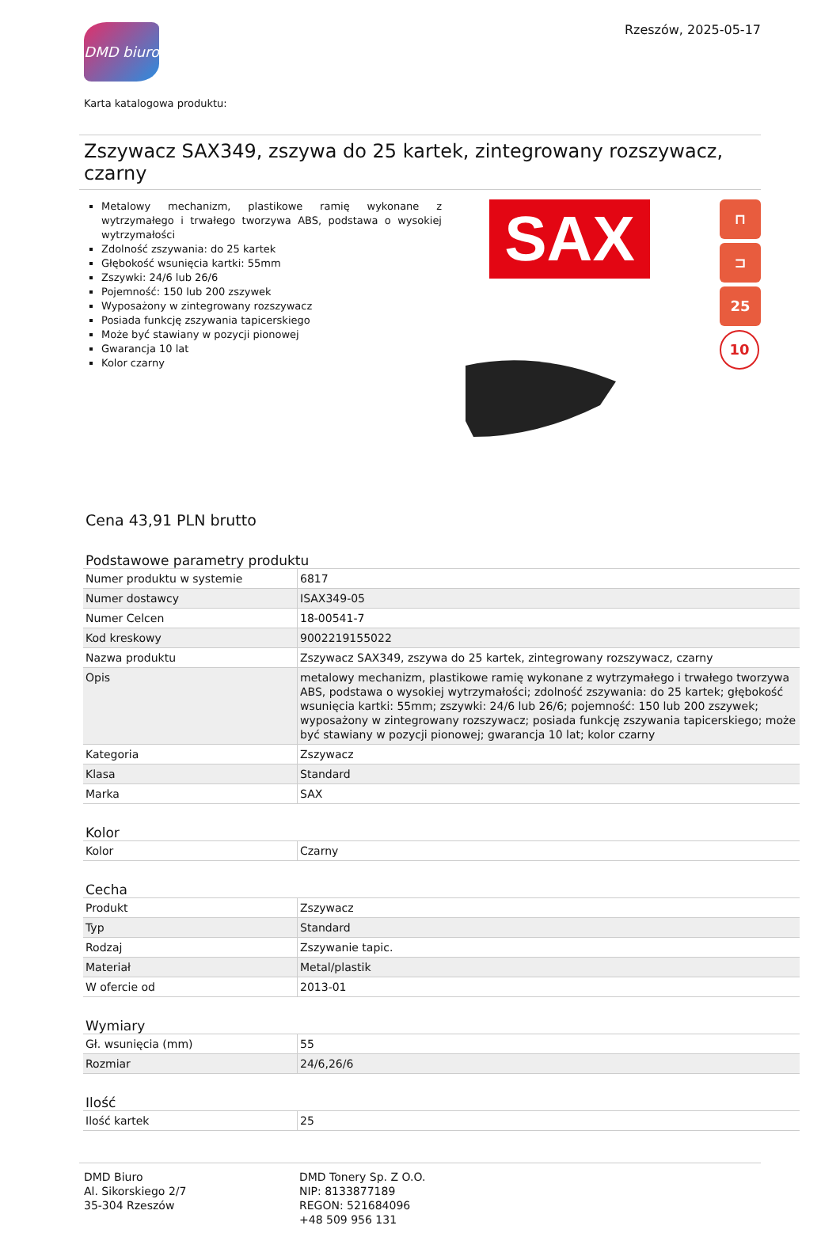DMD biuro
Rzeszów, 2025-05-17
Karta katalogowa produktu:
Zszywacz SAX349, zszywa do 25 kartek, zintegrowany rozszywacz, czarny
Metalowy mechanizm, plastikowe ramię wykonane z wytrzymałego i trwałego tworzywa ABS, podstawa o wysokiej wytrzymałości
Zdolność zszywania: do 25 kartek
Głębokość wsunięcia kartki: 55mm
Zszywki: 24/6 lub 26/6
Pojemność: 150 lub 200 zszywek
Wyposażony w zintegrowany rozszywacz
Posiada funkcję zszywania tapicerskiego
Może być stawiany w pozycji pionowej
Gwarancja 10 lat
Kolor czarny
SAX
⊓
⊐
25
10
Cena 43,91 PLN brutto
Podstawowe parametry produktu
| Numer produktu w systemie | 6817 |
| Numer dostawcy | ISAX349-05 |
| Numer Celcen | 18-00541-7 |
| Kod kreskowy | 9002219155022 |
| Nazwa produktu | Zszywacz SAX349, zszywa do 25 kartek, zintegrowany rozszywacz, czarny |
| Opis | metalowy mechanizm, plastikowe ramię wykonane z wytrzymałego i trwałego tworzywa ABS, podstawa o wysokiej wytrzymałości; zdolność zszywania: do 25 kartek; głębokość wsunięcia kartki: 55mm; zszywki: 24/6 lub 26/6; pojemność: 150 lub 200 zszywek; wyposażony w zintegrowany rozszywacz; posiada funkcję zszywania tapicerskiego; może być stawiany w pozycji pionowej; gwarancja 10 lat; kolor czarny |
| Kategoria | Zszywacz |
| Klasa | Standard |
| Marka | SAX |
Kolor
| Kolor | Czarny |
Cecha
| Produkt | Zszywacz |
| Typ | Standard |
| Rodzaj | Zszywanie tapic. |
| Materiał | Metal/plastik |
| W ofercie od | 2013-01 |
Wymiary
| Gł. wsunięcia (mm) | 55 |
| Rozmiar | 24/6,26/6 |
Ilość
| Ilość kartek | 25 |
DMD Biuro
Al. Sikorskiego 2/7
35-304 Rzeszów
DMD Tonery Sp. Z O.O.
NIP: 8133877189
REGON: 521684096
+48 509 956 131